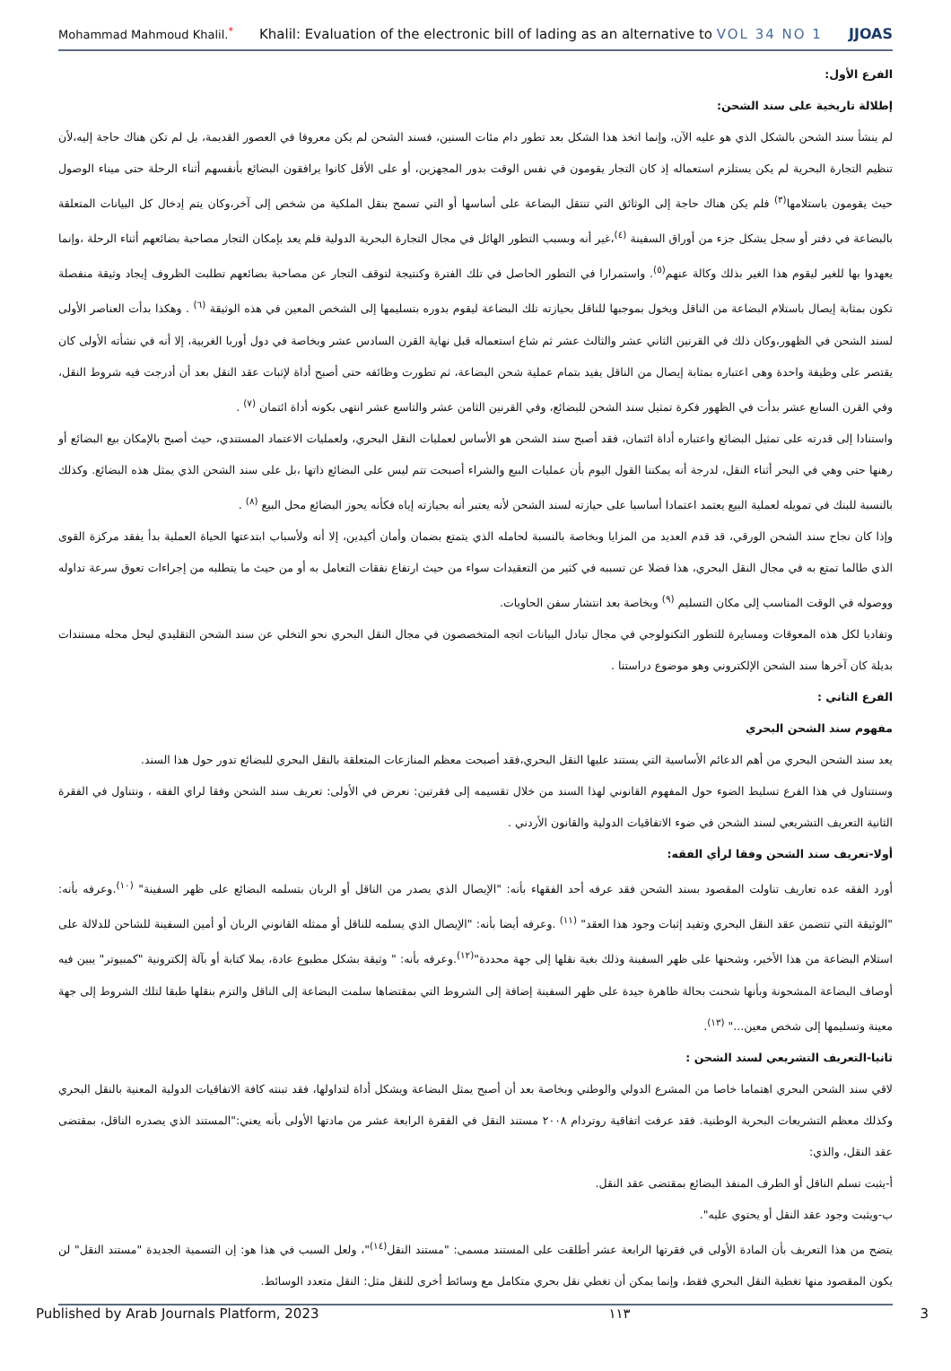Mohammad Mahmoud Khalil.<sup>*</sup> Khalil: Evaluation of the electronic bill of lading as an alternative to VOL 34 NO 1 JJOAS
الفرع الأول:
إطلالة تاريخية على سند الشحن:
لم ينشأ سند الشحن بالشكل الذي هو عليه الآن، وإنما اتخذ هذا الشكل بعد تطور دام مئات السنين، فسند الشحن لم يكن معروفا في العصور القديمة، بل لم تكن هناك حاجة إليه،لأن تنظيم التجارة البحرية لم يكن يستلزم استعماله إذ كان التجار يقومون في نفس الوقت بدور المجهزين، أو على الأقل كانوا يرافقون البضائع بأنفسهم أثناء الرحلة حتى ميناء الوصول حيث يقومون باستلامها<sup>(٣)</sup> فلم يكن هناك حاجة إلى الوثائق التي تنتقل البضاعة على أساسها أو التي تسمح بنقل الملكية من شخص إلى آخر،وكان يتم إدخال كل البيانات المتعلقة بالبضاعة في دفتر أو سجل يشكل جزء من أوراق السفينة <sup>(٤)</sup>،غير أنه وبسبب التطور الهائل في مجال التجارة البحرية الدولية فلم يعد بإمكان التجار مصاحبة بضائعهم أثناء الرحلة ،وإنما يعهدوا بها للغير ليقوم هذا الغير بذلك وكالة عنهم<sup>(٥)</sup>. واستمرارا في التطور الحاصل في تلك الفترة وكنتيجة لتوقف التجار عن مصاحبة بضائعهم تطلبت الظروف إيجاد وثيقة منفصلة تكون بمثابة إيصال باستلام البضاعة من الناقل ويخول بموجبها للناقل بحيازته تلك البضاعة ليقوم بدوره بتسليمها إلى الشخص المعين في هذه الوثيقة <sup>(٦)</sup> . وهكذا بدأت العناصر الأولى لسند الشحن في الظهور،وكان ذلك في القرنين الثاني عشر والثالث عشر ثم شاع استعماله قبل نهاية القرن السادس عشر وبخاصة في دول أوربا الغربية، إلا أنه في نشأته الأولى كان يقتصر على وظيفة واحدة وهى اعتباره بمثابة إيصال من الناقل يفيد بتمام عملية شحن البضاعة، ثم تطورت وظائفه حتى أصبح أداة لإثبات عقد النقل بعد أن أدرجت فيه شروط النقل، وفي القرن السابع عشر بدأت في الظهور فكرة تمثيل سند الشحن للبضائع، وفي القرنين الثامن عشر والتاسع عشر انتهى بكونه أداة ائتمان <sup>(٧)</sup> .
واستنادا إلى قدرته على تمثيل البضائع واعتباره أداة ائتمان، فقد أصبح سند الشحن هو الأساس لعمليات النقل البحري، ولعمليات الاعتماد المستندي، حيث أصبح بالإمكان بيع البضائع أو رهنها حتى وهي في البحر أثناء النقل، لدرجة أنه يمكننا القول اليوم بأن عمليات البيع والشراء أصبحت تتم ليس على البضائع ذاتها ،بل على سند الشحن الذي يمثل هذه البضائع. وكذلك بالنسبة للبنك في تمويله لعملية البيع يعتمد اعتمادا أساسيا على حيازته لسند الشحن لأنه يعتبر أنه بحيازته إياه فكأنه يحوز البضائع محل البيع <sup>(٨)</sup> .
وإذا كان نجاح سند الشحن الورقي، قد قدم العديد من المزايا وبخاصة بالنسبة لحامله الذي يتمتع بضمان وأمان أكيدين، إلا أنه ولأسباب ابتدعتها الحياة العملية بدأ يفقد مركزة القوى الذي طالما تمتع به في مجال النقل البحري، هذا فضلا عن تسببه في كثير من التعقيدات سواء من حيث ارتفاع نفقات التعامل به أو من حيث ما يتطلبه من إجراءات تعوق سرعة تداوله ووصوله في الوقت المناسب إلى مكان التسليم <sup>(٩)</sup> وبخاصة بعد انتشار سفن الحاويات.
وتفاديا لكل هذه المعوقات ومسايرة للتطور التكنولوجي في مجال تبادل البيانات اتجه المتخصصون في مجال النقل البحري نحو التخلي عن سند الشحن التقليدي ليحل محله مستندات بديلة كان آخرها سند الشحن الإلكتروني وهو موضوع دراستنا .
الفرع الثاني :
مفهوم سند الشحن البحري
يعد سند الشحن البحري من أهم الدعائم الأساسية التي يستند عليها النقل البحري،فقد أصبحت معظم المنازعات المتعلقة بالنقل البحري للبضائع تدور حول هذا السند.
وسنتناول في هذا الفرع تسليط الضوء حول المفهوم القانوني لهذا السند من خلال تقسيمه إلى فقرتين: نعرض في الأولى: تعريف سند الشحن وفقا لراي الفقه ، ونتناول في الفقرة الثانية التعريف التشريعي لسند الشحن في ضوء الاتفاقيات الدولية والقانون الأردني .
أولا-تعريف سند الشحن وفقا لرأي الفقه:
أورد الفقه عده تعاريف تناولت المقصود بسند الشحن فقد عرفه أحد الفقهاء بأنه: "الإيصال الذي يصدر من الناقل أو الربان بتسلمه البضائع على ظهر السفينة" <sup>(١٠)</sup>.وعرفه بأنه: "الوثيقة التي تتضمن عقد النقل البحري وتفيد إثبات وجود هذا العقد" <sup>(١١)</sup> .وعرفه أيضا بأنه: "الإيصال الذي يسلمه للناقل أو ممثله القانوني الربان أو أمين السفينة للشاحن للدلالة على استلام البضاعة من هذا الأخير، وشحنها على ظهر السفينة وذلك بغية نقلها إلى جهة محددة"<sup>(١٢)</sup>.وعرفه بأنه: " وثيقة بشكل مطبوع عادة، يملا كتابة أو بآلة إلكترونية "كمبيوتر" يبين فيه أوصاف البضاعة المشحونة وبأنها شحنت بحالة ظاهرة جيدة على ظهر السفينة إضافة إلى الشروط التي بمقتضاها سلمت البضاعة إلى الناقل والتزم بنقلها طبقا لتلك الشروط إلى جهة معينة وتسليمها إلى شخص معين..." <sup>(١٣)</sup>.
ثانيا-التعريف التشريعي لسند الشحن :
لاقي سند الشحن البحري اهتماما خاصا من المشرع الدولي والوطني وبخاصة بعد أن أصبح يمثل البضاعة ويشكل أداة لتداولها، فقد تبنته كافة الاتفاقيات الدولية المعنية بالنقل البحري وكذلك معظم التشريعات البحرية الوطنية. فقد عرفت اتفاقية روتردام ٢٠٠٨ مستند النقل في الفقرة الرابعة عشر من مادتها الأولى بأنه يعني:"المستند الذي يصدره الناقل، بمقتضى عقد النقل، والذي:
أ-يثبت تسلم الناقل أو الطرف المنفذ البضائع بمقتضى عقد النقل.
ب-ويثبت وجود عقد النقل أو يحتوي عليه".
يتضح من هذا التعريف بأن المادة الأولى في فقرتها الرابعة عشر أطلقت على المستند مسمى: "مستند النقل<sup>(١٤)</sup>"، ولعل السبب في هذا هو: إن التسمية الجديدة "مستند النقل" لن يكون المقصود منها تغطية النقل البحري فقط، وإنما يمكن أن تغطي نقل بحري متكامل مع وسائط أخرى للنقل مثل: النقل متعدد الوسائط.
Published by Arab Journals Platform, 2023 ١١٣ 3